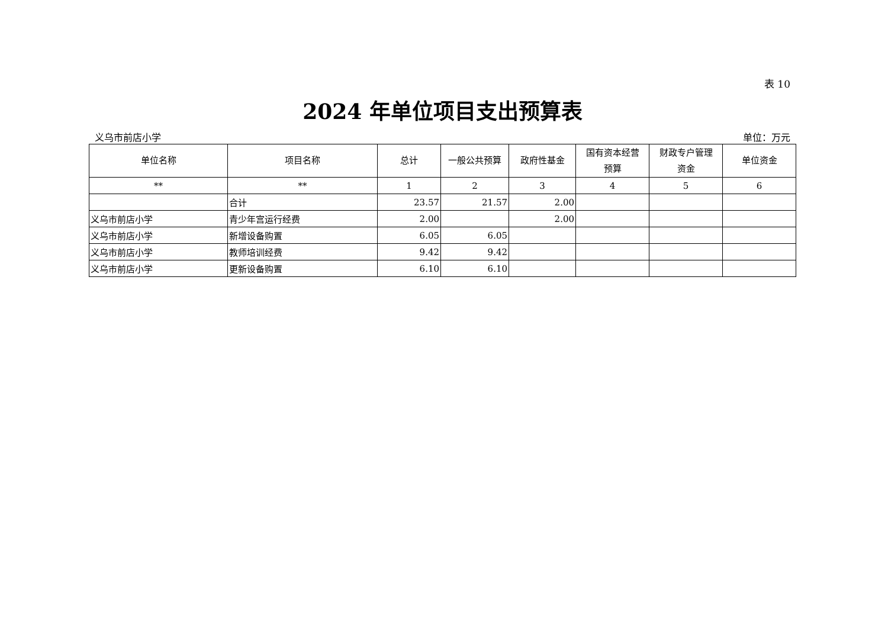表 10
2024 年单位项目支出预算表
义乌市前店小学 单位：万元
| 单位名称 | 项目名称 | 总计 | 一般公共预算 | 政府性基金 | 国有资本经营 预算 | 财政专户管理 资金 | 单位资金 |
| --- | --- | --- | --- | --- | --- | --- | --- |
| ** | ** | 1 | 2 | 3 | 4 | 5 | 6 |
| | 合计 | 23.57 | 21.57 | 2.00 | | | |
| 义乌市前店小学 | 青少年宫运行经费 | 2.00 | | 2.00 | | | |
| 义乌市前店小学 | 新增设备购置 | 6.05 | 6.05 | | | | |
| 义乌市前店小学 | 教师培训经费 | 9.42 | 9.42 | | | | |
| 义乌市前店小学 | 更新设备购置 | 6.10 | 6.10 | | | | |